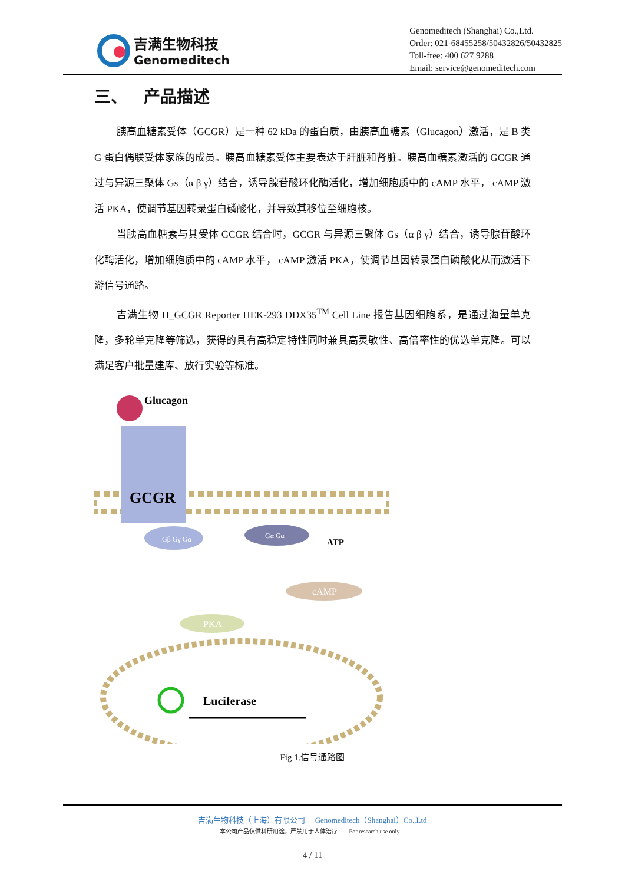吉满生物科技
Genomeditech
Genomeditech (Shanghai) Co.,Ltd.
Order: 021-68455258/50432826/50432825
Toll-free: 400 627 9288
Email: service@genomeditech.com
三、 产品描述
胰高血糖素受体（GCGR）是一种 62 kDa 的蛋白质，由胰高血糖素（Glucagon）激活，是 B 类 G 蛋白偶联受体家族的成员。胰高血糖素受体主要表达于肝脏和肾脏。胰高血糖素激活的 GCGR 通过与异源三聚体 Gs（α β γ）结合，诱导腺苷酸环化酶活化，增加细胞质中的 cAMP 水平， cAMP 激活 PKA，使调节基因转录蛋白磷酸化，并导致其移位至细胞核。
当胰高血糖素与其受体 GCGR 结合时，GCGR 与异源三聚体 Gs（α β γ）结合，诱导腺苷酸环化酶活化，增加细胞质中的 cAMP 水平， cAMP 激活 PKA，使调节基因转录蛋白磷酸化从而激活下游信号通路。
吉满生物 H_GCGR Reporter HEK-293 DDX35<sup>TM</sup> Cell Line 报告基因细胞系，是通过海量单克隆，多轮单克隆等筛选，获得的具有高稳定特性同时兼具高灵敏性、高倍率性的优选单克隆。可以满足客户批量建库、放行实验等标准。
Glucagon
GCGR
Gβ Gγ Gα
Gα Gα
ATP
cAMP
PKA
Luciferase
Fig 1.信号通路图
吉满生物科技（上海）有限公司 Genomeditech（Shanghai）Co.,Ltd
本公司产品仅供科研用途，严禁用于人体治疗！ For research use only！
4 / 11